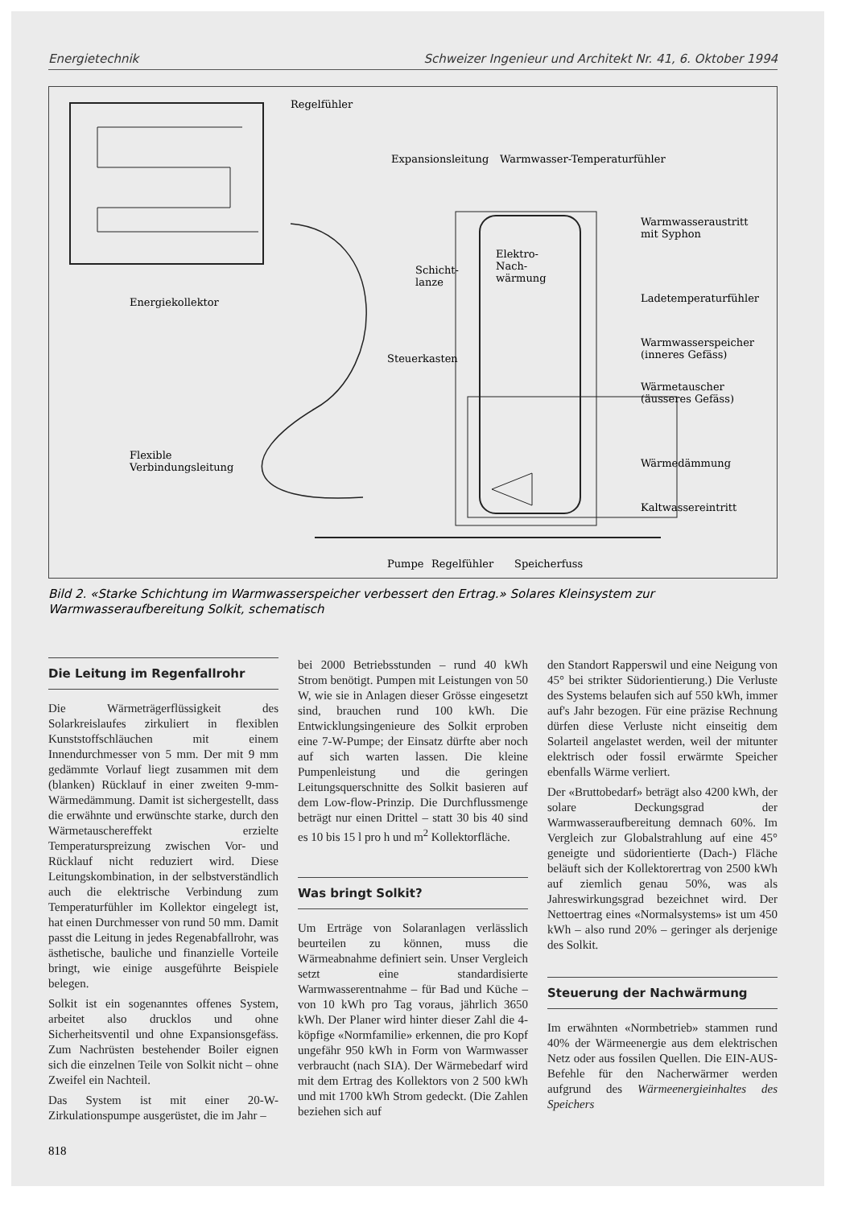Energietechnik Schweizer Ingenieur und Architekt Nr. 41, 6. Oktober 1994
Regelfühler
Expansionsleitung Warmwasser-Temperaturfühler
Warmwasseraustritt
mit Syphon
Elektro-
Nach-
wärmung
Schicht-
lanze
Energiekollektor Ladetemperaturfühler
Warmwasserspeicher
(inneres Gefäss) Steuerkasten
Wärmetauscher
(äusseres Gefäss)
Flexible
Verbindungsleitung Wärmedämmung
Kaltwassereintritt
Pumpe Regelfühler Speicherfuss
Bild 2. «Starke Schichtung im Warmwasserspeicher verbessert den Ertrag.» Solares Kleinsystem zur Warmwasseraufbereitung Solkit, schematisch
Die Leitung im Regenfallrohr
Die Wärmeträgerflüssigkeit des Solarkreislaufes zirkuliert in flexiblen Kunststoffschläuchen mit einem Innendurchmesser von 5 mm. Der mit 9 mm gedämmte Vorlauf liegt zusammen mit dem (blanken) Rücklauf in einer zweiten 9-mm-Wärmedämmung. Damit ist sichergestellt, dass die erwähnte und erwünschte starke, durch den Wärmetauschereffekt erzielte Temperaturspreizung zwischen Vor- und Rücklauf nicht reduziert wird. Diese Leitungskombination, in der selbstverständlich auch die elektrische Verbindung zum Temperaturfühler im Kollektor eingelegt ist, hat einen Durchmesser von rund 50 mm. Damit passt die Leitung in jedes Regenabfallrohr, was ästhetische, bauliche und finanzielle Vorteile bringt, wie einige ausgeführte Beispiele belegen.
Solkit ist ein sogenanntes offenes System, arbeitet also drucklos und ohne Sicherheitsventil und ohne Expansionsgefäss. Zum Nachrüsten bestehender Boiler eignen sich die einzelnen Teile von Solkit nicht – ohne Zweifel ein Nachteil.
Das System ist mit einer 20-W-Zirkulationspumpe ausgerüstet, die im Jahr –
bei 2000 Betriebsstunden – rund 40 kWh Strom benötigt. Pumpen mit Leistungen von 50 W, wie sie in Anlagen dieser Grösse eingesetzt sind, brauchen rund 100 kWh. Die Entwicklungsingenieure des Solkit erproben eine 7-W-Pumpe; der Einsatz dürfte aber noch auf sich warten lassen. Die kleine Pumpenleistung und die geringen Leitungsquerschnitte des Solkit basieren auf dem Low-flow-Prinzip. Die Durchflussmenge beträgt nur einen Drittel – statt 30 bis 40 sind es 10 bis 15 l pro h und m<sup>2</sup> Kollektorfläche.
Was bringt Solkit?
Um Erträge von Solaranlagen verlässlich beurteilen zu können, muss die Wärmeabnahme definiert sein. Unser Vergleich setzt eine standardisierte Warmwasserentnahme – für Bad und Küche – von 10 kWh pro Tag voraus, jährlich 3650 kWh. Der Planer wird hinter dieser Zahl die 4-köpfige «Normfamilie» erkennen, die pro Kopf ungefähr 950 kWh in Form von Warmwasser verbraucht (nach SIA). Der Wärmebedarf wird mit dem Ertrag des Kollektors von 2 500 kWh und mit 1700 kWh Strom gedeckt. (Die Zahlen beziehen sich auf
den Standort Rapperswil und eine Neigung von 45° bei strikter Südorientierung.) Die Verluste des Systems belaufen sich auf 550 kWh, immer auf's Jahr bezogen. Für eine präzise Rechnung dürfen diese Verluste nicht einseitig dem Solarteil angelastet werden, weil der mitunter elektrisch oder fossil erwärmte Speicher ebenfalls Wärme verliert.
Der «Bruttobedarf» beträgt also 4200 kWh, der solare Deckungsgrad der Warmwasseraufbereitung demnach 60%. Im Vergleich zur Globalstrahlung auf eine 45° geneigte und südorientierte (Dach-) Fläche beläuft sich der Kollektorertrag von 2500 kWh auf ziemlich genau 50%, was als Jahreswirkungsgrad bezeichnet wird. Der Nettoertrag eines «Normalsystems» ist um 450 kWh – also rund 20% – geringer als derjenige des Solkit.
Steuerung der Nachwärmung
Im erwähnten «Normbetrieb» stammen rund 40% der Wärmeenergie aus dem elektrischen Netz oder aus fossilen Quellen. Die EIN-AUS-Befehle für den Nacherwärmer werden aufgrund des Wärmeenergieinhaltes des Speichers
818